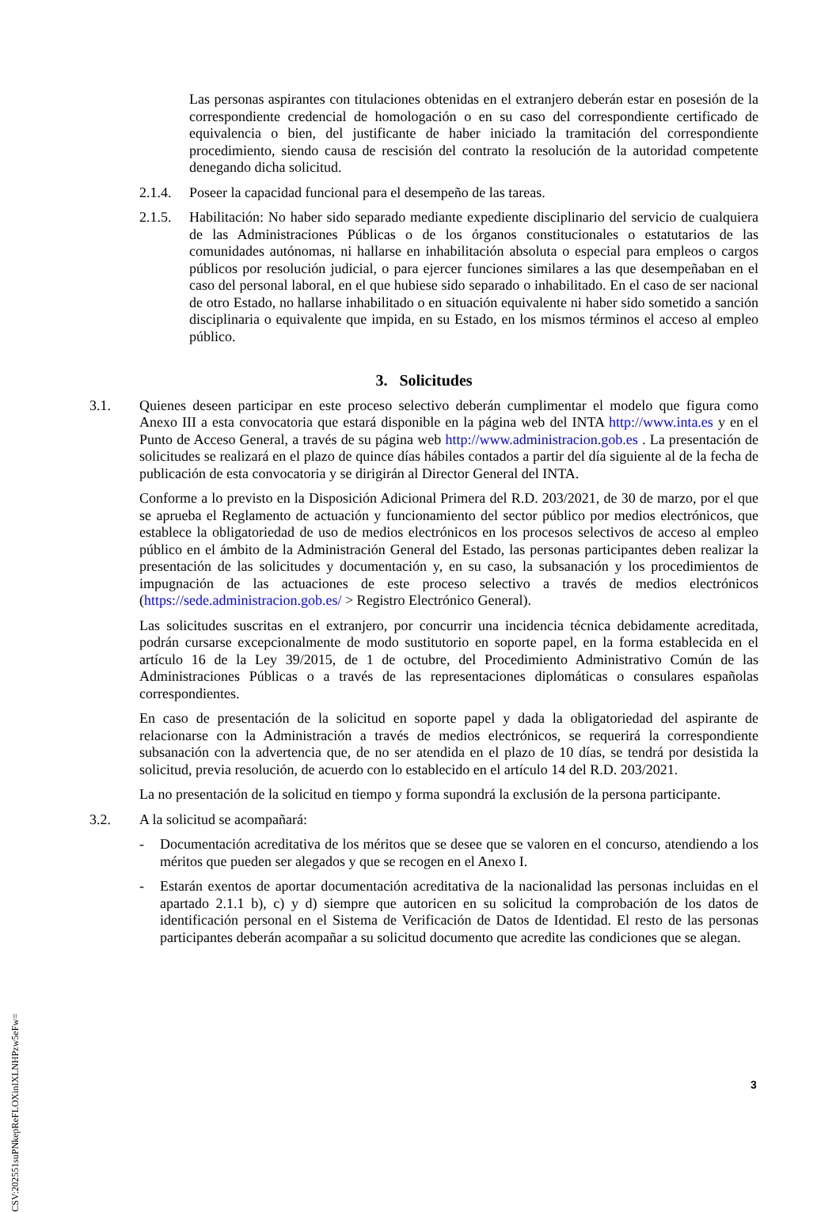Las personas aspirantes con titulaciones obtenidas en el extranjero deberán estar en posesión de la correspondiente credencial de homologación o en su caso del correspondiente certificado de equivalencia o bien, del justificante de haber iniciado la tramitación del correspondiente procedimiento, siendo causa de rescisión del contrato la resolución de la autoridad competente denegando dicha solicitud.
2.1.4. Poseer la capacidad funcional para el desempeño de las tareas.
2.1.5. Habilitación: No haber sido separado mediante expediente disciplinario del servicio de cualquiera de las Administraciones Públicas o de los órganos constitucionales o estatutarios de las comunidades autónomas, ni hallarse en inhabilitación absoluta o especial para empleos o cargos públicos por resolución judicial, o para ejercer funciones similares a las que desempeñaban en el caso del personal laboral, en el que hubiese sido separado o inhabilitado. En el caso de ser nacional de otro Estado, no hallarse inhabilitado o en situación equivalente ni haber sido sometido a sanción disciplinaria o equivalente que impida, en su Estado, en los mismos términos el acceso al empleo público.
3. Solicitudes
3.1. Quienes deseen participar en este proceso selectivo deberán cumplimentar el modelo que figura como Anexo III a esta convocatoria que estará disponible en la página web del INTA http://www.inta.es y en el Punto de Acceso General, a través de su página web http://www.administracion.gob.es . La presentación de solicitudes se realizará en el plazo de quince días hábiles contados a partir del día siguiente al de la fecha de publicación de esta convocatoria y se dirigirán al Director General del INTA.
Conforme a lo previsto en la Disposición Adicional Primera del R.D. 203/2021, de 30 de marzo, por el que se aprueba el Reglamento de actuación y funcionamiento del sector público por medios electrónicos, que establece la obligatoriedad de uso de medios electrónicos en los procesos selectivos de acceso al empleo público en el ámbito de la Administración General del Estado, las personas participantes deben realizar la presentación de las solicitudes y documentación y, en su caso, la subsanación y los procedimientos de impugnación de las actuaciones de este proceso selectivo a través de medios electrónicos (https://sede.administracion.gob.es/ > Registro Electrónico General).
Las solicitudes suscritas en el extranjero, por concurrir una incidencia técnica debidamente acreditada, podrán cursarse excepcionalmente de modo sustitutorio en soporte papel, en la forma establecida en el artículo 16 de la Ley 39/2015, de 1 de octubre, del Procedimiento Administrativo Común de las Administraciones Públicas o a través de las representaciones diplomáticas o consulares españolas correspondientes.
En caso de presentación de la solicitud en soporte papel y dada la obligatoriedad del aspirante de relacionarse con la Administración a través de medios electrónicos, se requerirá la correspondiente subsanación con la advertencia que, de no ser atendida en el plazo de 10 días, se tendrá por desistida la solicitud, previa resolución, de acuerdo con lo establecido en el artículo 14 del R.D. 203/2021.
La no presentación de la solicitud en tiempo y forma supondrá la exclusión de la persona participante.
3.2. A la solicitud se acompañará:
- Documentación acreditativa de los méritos que se desee que se valoren en el concurso, atendiendo a los méritos que pueden ser alegados y que se recogen en el Anexo I.
- Estarán exentos de aportar documentación acreditativa de la nacionalidad las personas incluidas en el apartado 2.1.1 b), c) y d) siempre que autoricen en su solicitud la comprobación de los datos de identificación personal en el Sistema de Verificación de Datos de Identidad. El resto de las personas participantes deberán acompañar a su solicitud documento que acredite las condiciones que se alegan.
3
CSV:202551suPNkepReFLOXinIXLNHPzw5eFw=